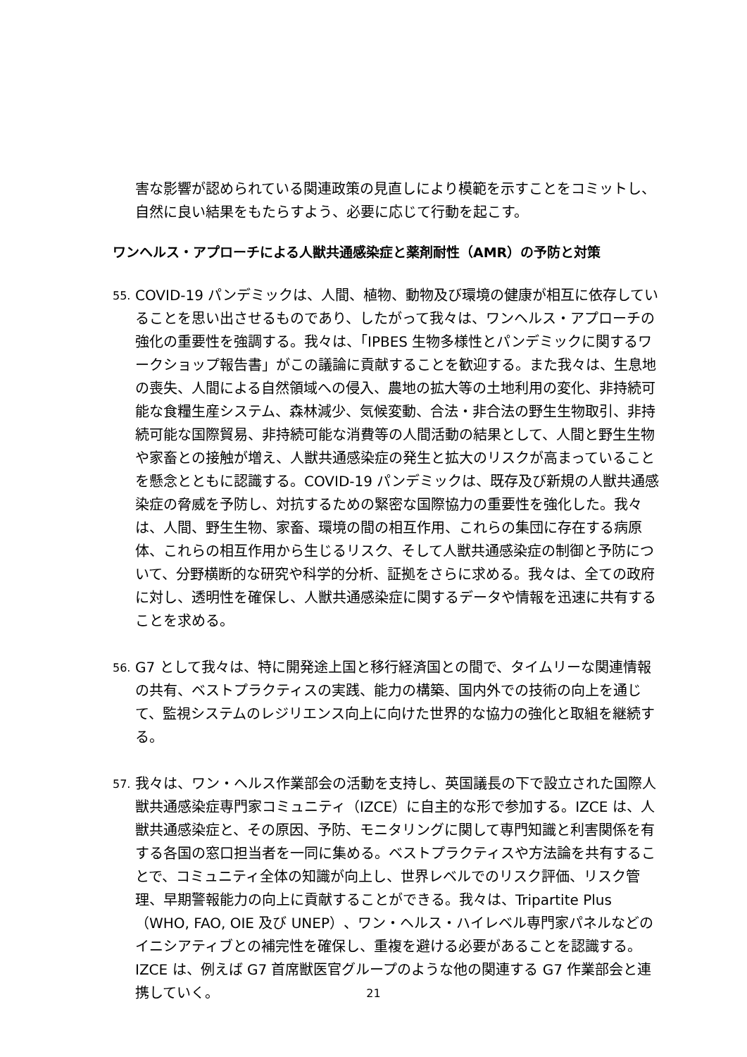害な影響が認められている関連政策の見直しにより模範を示すことをコミットし、自然に良い結果をもたらすよう、必要に応じて行動を起こす。
ワンヘルス・アプローチによる人獣共通感染症と薬剤耐性（AMR）の予防と対策
55.
COVID-19 パンデミックは、人間、植物、動物及び環境の健康が相互に依存していることを思い出させるものであり、したがって我々は、ワンヘルス・アプローチの強化の重要性を強調する。我々は、「IPBES 生物多様性とパンデミックに関するワークショップ報告書」がこの議論に貢献することを歓迎する。また我々は、生息地の喪失、人間による自然領域への侵入、農地の拡大等の土地利用の変化、非持続可能な食糧生産システム、森林減少、気候変動、合法・非合法の野生生物取引、非持続可能な国際貿易、非持続可能な消費等の人間活動の結果として、人間と野生生物や家畜との接触が増え、人獣共通感染症の発生と拡大のリスクが高まっていることを懸念とともに認識する。COVID-19 パンデミックは、既存及び新規の人獣共通感染症の脅威を予防し、対抗するための緊密な国際協力の重要性を強化した。我々は、人間、野生生物、家畜、環境の間の相互作用、これらの集団に存在する病原体、これらの相互作用から生じるリスク、そして人獣共通感染症の制御と予防について、分野横断的な研究や科学的分析、証拠をさらに求める。我々は、全ての政府に対し、透明性を確保し、人獣共通感染症に関するデータや情報を迅速に共有することを求める。
56.
G7 として我々は、特に開発途上国と移行経済国との間で、タイムリーな関連情報の共有、ベストプラクティスの実践、能力の構築、国内外での技術の向上を通じて、監視システムのレジリエンス向上に向けた世界的な協力の強化と取組を継続する。
57.
我々は、ワン・ヘルス作業部会の活動を支持し、英国議長の下で設立された国際人獣共通感染症専門家コミュニティ（IZCE）に自主的な形で参加する。IZCE は、人獣共通感染症と、その原因、予防、モニタリングに関して専門知識と利害関係を有する各国の窓口担当者を一同に集める。ベストプラクティスや方法論を共有することで、コミュニティ全体の知識が向上し、世界レベルでのリスク評価、リスク管理、早期警報能力の向上に貢献することができる。我々は、Tripartite Plus（WHO, FAO, OIE 及び UNEP）、ワン・ヘルス・ハイレベル専門家パネルなどのイニシアティブとの補完性を確保し、重複を避ける必要があることを認識する。IZCE は、例えば G7 首席獣医官グループのような他の関連する G7 作業部会と連携していく。
21